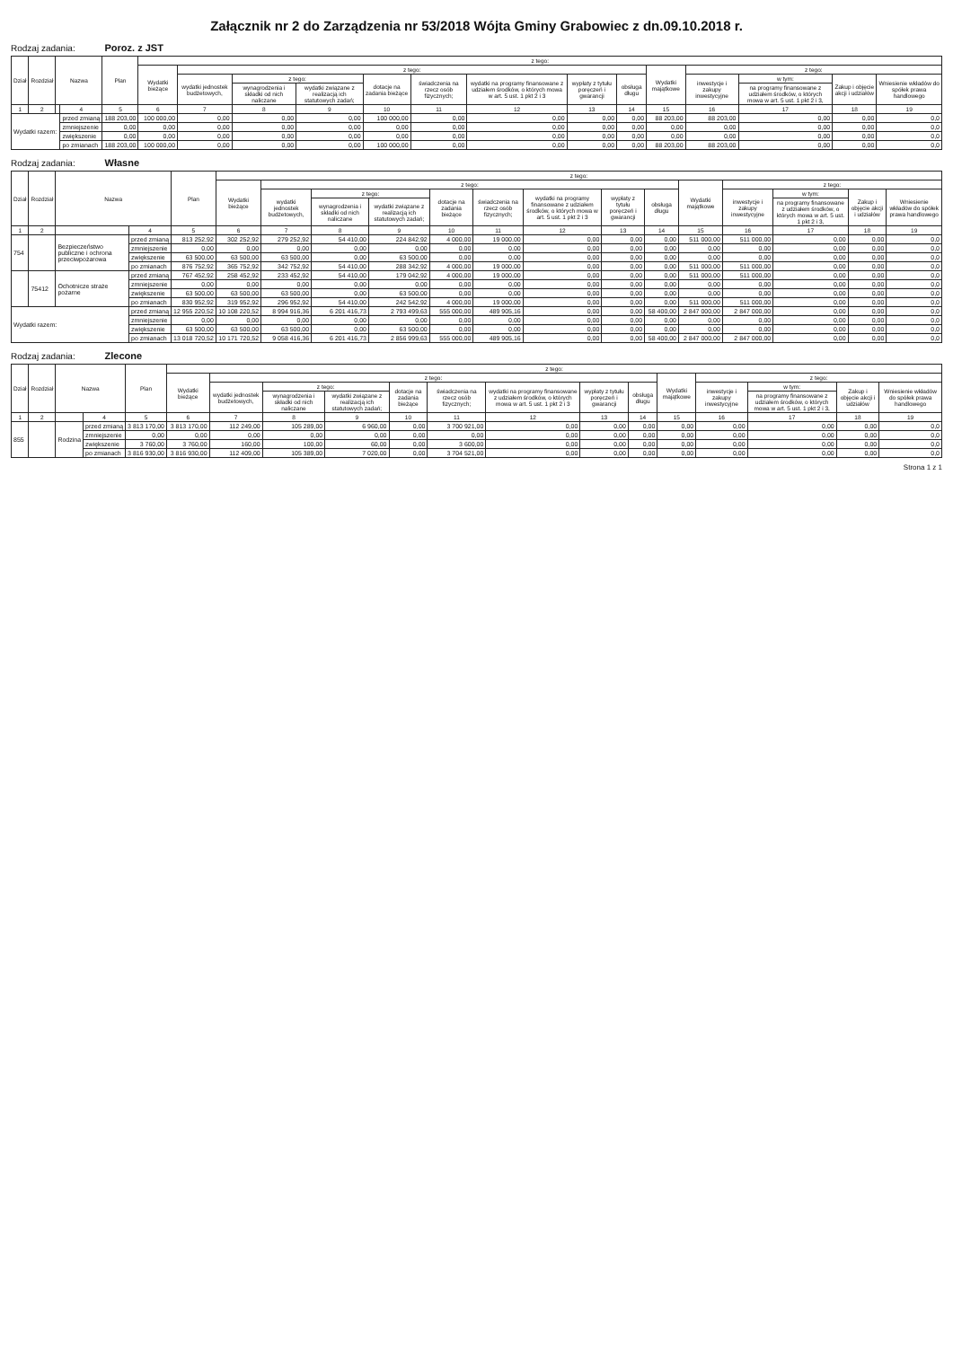Załącznik nr 2 do Zarządzenia nr 53/2018 Wójta Gminy Grabowiec z dn.09.10.2018 r.
Rodzaj zadania: Poroz. z JST
| Dział | Rozdział | Nazwa | | Plan | z tego: | | | | | | | | | | | | | |
| --- | --- | --- | --- | --- | --- | --- | --- | --- | --- | --- | --- | --- | --- | --- | --- | --- | --- | --- |
| | | | | | Wydatki bieżące | z tego: | | | | | | | | Wydatki majątkowe | z tego: | | | |
| | | | | | | wydatki jednostek budżetowych, | z tego: | | dotacje na zadania bieżące | świadczenia na rzecz osób fizycznych; | wydatki na programy finansowane z udziałem środków, o których mowa w art. 5 ust. 1 pkt 2 i 3 | wypłaty z tytułu poręczeń i gwarancji | obsługa długu | | inwestycje i zakupy inwestycyjne | w tym: | Zakup i objęcie akcji i udziałów | Wniesienie wkładów do spółek prawa handlowego |
| | | | | | | | wynagrodzenia i składki od nich naliczane | wydatki związane z realizacją ich statutowych zadań; | | | | | | | | na programy finansowane z udziałem środków, o których mowa w art. 5 ust. 1 pkt 2 i 3, | | |
| 1 | 2 | | 4 | 5 | 6 | 7 | 8 | 9 | 10 | 11 | 12 | 13 | 14 | 15 | 16 | 17 | 18 | 19 |
| Wydatki razem: | | | przed zmianą | 188 203,00 | 100 000,00 | 0,00 | 0,00 | 0,00 | 100 000,00 | 0,00 | 0,00 | 0,00 | 0,00 | 88 203,00 | 88 203,00 | 0,00 | 0,00 | 0,0 |
| | | | zmniejszenie | 0,00 | 0,00 | 0,00 | 0,00 | 0,00 | 0,00 | 0,00 | 0,00 | 0,00 | 0,00 | 0,00 | 0,00 | 0,00 | 0,00 | 0,0 |
| | | | zwiększenie | 0,00 | 0,00 | 0,00 | 0,00 | 0,00 | 0,00 | 0,00 | 0,00 | 0,00 | 0,00 | 0,00 | 0,00 | 0,00 | 0,00 | 0,0 |
| | | | po zmianach | 188 203,00 | 100 000,00 | 0,00 | 0,00 | 0,00 | 100 000,00 | 0,00 | 0,00 | 0,00 | 0,00 | 88 203,00 | 88 203,00 | 0,00 | 0,00 | 0,0 |
Rodzaj zadania: Własne
| Dział | Rozdział | Nazwa | | Plan | z tego: | | | | | | | | | | | | | |
| --- | --- | --- | --- | --- | --- | --- | --- | --- | --- | --- | --- | --- | --- | --- | --- | --- | --- | --- |
| | | | | | Wydatki bieżące | z tego: | | | | | | | | Wydatki majątkowe | z tego: | | | |
| | | | | | | wydatki jednostek budżetowych, | z tego: | | dotacje na zadania bieżące | świadczenia na rzecz osób fizycznych; | wydatki na programy finansowane z udziałem środków, o których mowa w art. 5 ust. 1 pkt 2 i 3 | wypłaty z tytułu poręczeń i gwarancji | obsługa długu | | inwestycje i zakupy inwestycyjne | w tym: | Zakup i objęcie akcji i udziałów | Wniesienie wkładów do spółek prawa handlowego |
| | | | | | | | wynagrodzenia i składki od nich naliczane | wydatki związane z realizacją ich statutowych zadań; | | | | | | | | na programy finansowane z udziałem środków, o których mowa w art. 5 ust. 1 pkt 2 i 3, | | |
| 1 | 2 | | 4 | 5 | 6 | 7 | 8 | 9 | 10 | 11 | 12 | 13 | 14 | 15 | 16 | 17 | 18 | 19 |
| 754 | | Bezpieczeństwo publiczne i ochrona przeciwpożarowa | przed zmianą | 813 252,92 | 302 252,92 | 279 252,92 | 54 410,00 | 224 842,92 | 4 000,00 | 19 000,00 | 0,00 | 0,00 | 0,00 | 511 000,00 | 511 000,00 | 0,00 | 0,00 | 0,0 |
| | | | zmniejszenie | 0,00 | 0,00 | 0,00 | 0,00 | 0,00 | 0,00 | 0,00 | 0,00 | 0,00 | 0,00 | 0,00 | 0,00 | 0,00 | 0,00 | 0,0 |
| | | | zwiększenie | 63 500,00 | 63 500,00 | 63 500,00 | 0,00 | 63 500,00 | 0,00 | 0,00 | 0,00 | 0,00 | 0,00 | 0,00 | 0,00 | 0,00 | 0,00 | 0,0 |
| | | | po zmianach | 876 752,92 | 365 752,92 | 342 752,92 | 54 410,00 | 288 342,92 | 4 000,00 | 19 000,00 | 0,00 | 0,00 | 0,00 | 511 000,00 | 511 000,00 | 0,00 | 0,00 | 0,0 |
| | 75412 | Ochotnicze straże pożarne | przed zmianą | 767 452,92 | 258 452,92 | 233 452,92 | 54 410,00 | 179 042,92 | 4 000,00 | 19 000,00 | 0,00 | 0,00 | 0,00 | 511 000,00 | 511 000,00 | 0,00 | 0,00 | 0,0 |
| | | | zmniejszenie | 0,00 | 0,00 | 0,00 | 0,00 | 0,00 | 0,00 | 0,00 | 0,00 | 0,00 | 0,00 | 0,00 | 0,00 | 0,00 | 0,00 | 0,0 |
| | | | zwiększenie | 63 500,00 | 63 500,00 | 63 500,00 | 0,00 | 63 500,00 | 0,00 | 0,00 | 0,00 | 0,00 | 0,00 | 0,00 | 0,00 | 0,00 | 0,00 | 0,0 |
| | | | po zmianach | 830 952,92 | 319 952,92 | 296 952,92 | 54 410,00 | 242 542,92 | 4 000,00 | 19 000,00 | 0,00 | 0,00 | 0,00 | 511 000,00 | 511 000,00 | 0,00 | 0,00 | 0,0 |
| Wydatki razem: | | | przed zmianą | 12 955 220,52 | 10 108 220,52 | 8 994 916,36 | 6 201 416,73 | 2 793 499,63 | 555 000,00 | 489 905,16 | 0,00 | 0,00 | 58 400,00 | 2 847 000,00 | 2 847 000,00 | 0,00 | 0,00 | 0,0 |
| | | | zmniejszenie | 0,00 | 0,00 | 0,00 | 0,00 | 0,00 | 0,00 | 0,00 | 0,00 | 0,00 | 0,00 | 0,00 | 0,00 | 0,00 | 0,00 | 0,0 |
| | | | zwiększenie | 63 500,00 | 63 500,00 | 63 500,00 | 0,00 | 63 500,00 | 0,00 | 0,00 | 0,00 | 0,00 | 0,00 | 0,00 | 0,00 | 0,00 | 0,00 | 0,0 |
| | | | po zmianach | 13 018 720,52 | 10 171 720,52 | 9 058 416,36 | 6 201 416,73 | 2 856 999,63 | 555 000,00 | 489 905,16 | 0,00 | 0,00 | 58 400,00 | 2 847 000,00 | 2 847 000,00 | 0,00 | 0,00 | 0,0 |
Rodzaj zadania: Zlecone
| Dział | Rozdział | Nazwa | | Plan | z tego: | | | | | | | | | | | | | |
| --- | --- | --- | --- | --- | --- | --- | --- | --- | --- | --- | --- | --- | --- | --- | --- | --- | --- | --- |
| | | | | | Wydatki bieżące | z tego: | | | | | | | | Wydatki majątkowe | z tego: | | | |
| | | | | | | wydatki jednostek budżetowych, | z tego: | | dotacje na zadania bieżące | świadczenia na rzecz osób fizycznych; | wydatki na programy finansowane z udziałem środków, o których mowa w art. 5 ust. 1 pkt 2 i 3 | wypłaty z tytułu poręczeń i gwarancji | obsługa długu | | inwestycje i zakupy inwestycyjne | w tym: | Zakup i objęcie akcji i udziałów | Wniesienie wkładów do spółek prawa handlowego |
| | | | | | | | wynagrodzenia i składki od nich naliczane | wydatki związane z realizacją ich statutowych zadań; | | | | | | | | na programy finansowane z udziałem środków, o których mowa w art. 5 ust. 1 pkt 2 i 3, | | |
| 1 | 2 | | 4 | 5 | 6 | 7 | 8 | 9 | 10 | 11 | 12 | 13 | 14 | 15 | 16 | 17 | 18 | 19 |
| 855 | | Rodzina | przed zmianą | 3 813 170,00 | 3 813 170,00 | 112 249,00 | 105 289,00 | 6 960,00 | 0,00 | 3 700 921,00 | 0,00 | 0,00 | 0,00 | 0,00 | 0,00 | 0,00 | 0,00 | 0,0 |
| | | | zmniejszenie | 0,00 | 0,00 | 0,00 | 0,00 | 0,00 | 0,00 | 0,00 | 0,00 | 0,00 | 0,00 | 0,00 | 0,00 | 0,00 | 0,00 | 0,0 |
| | | | zwiększenie | 3 760,00 | 3 760,00 | 160,00 | 100,00 | 60,00 | 0,00 | 3 600,00 | 0,00 | 0,00 | 0,00 | 0,00 | 0,00 | 0,00 | 0,00 | 0,0 |
| | | | po zmianach | 3 816 930,00 | 3 816 930,00 | 112 409,00 | 105 389,00 | 7 020,00 | 0,00 | 3 704 521,00 | 0,00 | 0,00 | 0,00 | 0,00 | 0,00 | 0,00 | 0,00 | 0,0 |
Strona 1 z 1